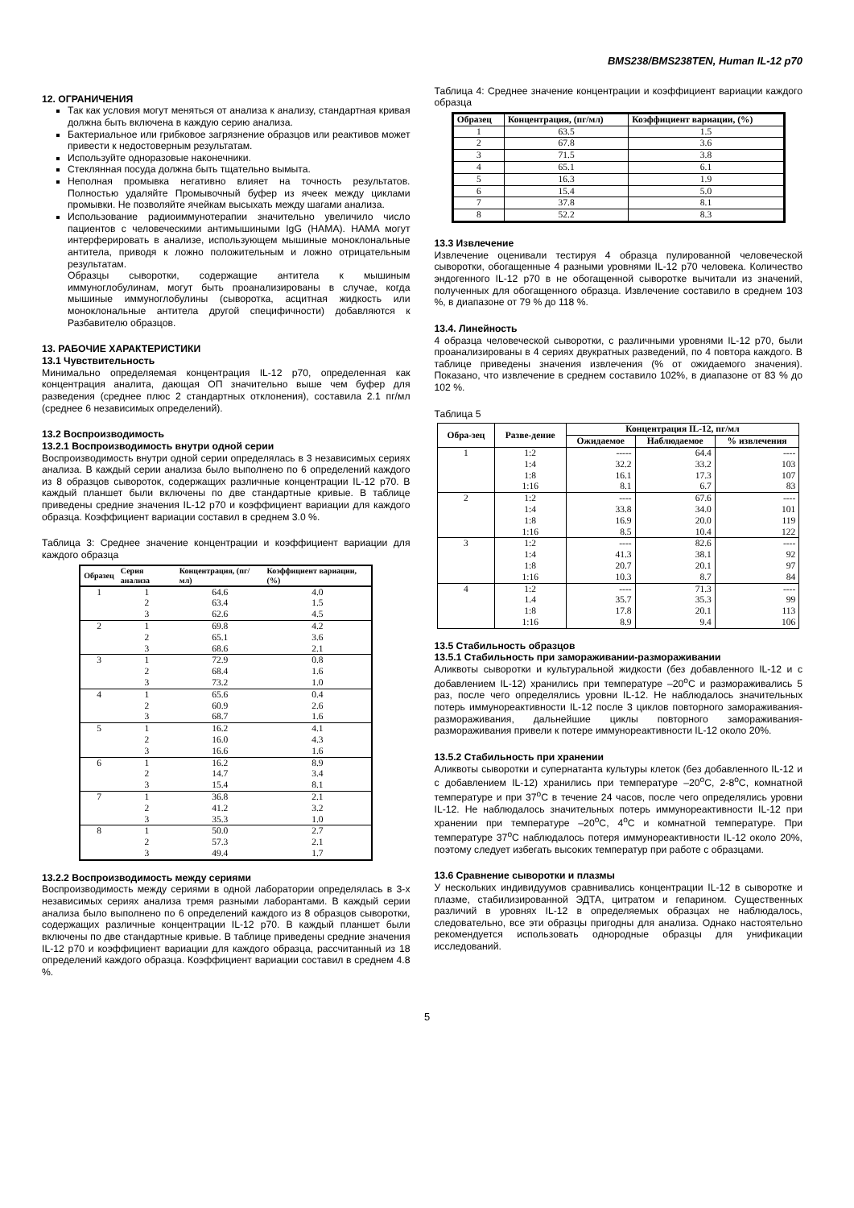BMS238/BMS238TEN, Human IL-12 p70
12. ОГРАНИЧЕНИЯ
Так как условия могут меняться от анализа к анализу, стандартная кривая должна быть включена в каждую серию анализа.
Бактериальное или грибковое загрязнение образцов или реактивов может привести к недостоверным результатам.
Используйте одноразовые наконечники.
Стеклянная посуда должна быть тщательно вымыта.
Неполная промывка негативно влияет на точность результатов. Полностью удаляйте Промывочный буфер из ячеек между циклами промывки. Не позволяйте ячейкам высыхать между шагами анализа.
Использование радиоиммунотерапии значительно увеличило число пациентов с человеческими антимышиными IgG (HAMA). HAMA могут интерферировать в анализе, использующем мышиные моноклональные антитела, приводя к ложно положительным и ложно отрицательным результатам.
Образцы сыворотки, содержащие антитела к мышиным иммуноглобулинам, могут быть проанализированы в случае, когда мышиные иммуноглобулины (сыворотка, асцитная жидкость или моноклональные антитела другой специфичности) добавляются к Разбавителю образцов.
13. РАБОЧИЕ ХАРАКТЕРИСТИКИ
13.1 Чувствительность
Минимально определяемая концентрация IL-12 p70, определенная как концентрация аналита, дающая ОП значительно выше чем буфер для разведения (среднее плюс 2 стандартных отклонения), составила 2.1 пг/мл (среднее 6 независимых определений).
13.2 Воспроизводимость
13.2.1 Воспроизводимость внутри одной серии
Воспроизводимость внутри одной серии определялась в 3 независимых сериях анализа. В каждый серии анализа было выполнено по 6 определений каждого из 8 образцов сывороток, содержащих различные концентрации IL-12 p70. В каждый планшет были включены по две стандартные кривые. В таблице приведены средние значения IL-12 p70 и коэффициент вариации для каждого образца. Коэффициент вариации составил в среднем 3.0 %.
Таблица 3: Среднее значение концентрации и коэффициент вариации для каждого образца
| Образец | Серия анализа | Концентрация, (пг/мл) | Коэффициент вариации, (%) |
| --- | --- | --- | --- |
| 1 | 1 | 64.6 | 4.0 |
| | 2 | 63.4 | 1.5 |
| | 3 | 62.6 | 4.5 |
| 2 | 1 | 69.8 | 4.2 |
| | 2 | 65.1 | 3.6 |
| | 3 | 68.6 | 2.1 |
| 3 | 1 | 72.9 | 0.8 |
| | 2 | 68.4 | 1.6 |
| | 3 | 73.2 | 1.0 |
| 4 | 1 | 65.6 | 0.4 |
| | 2 | 60.9 | 2.6 |
| | 3 | 68.7 | 1.6 |
| 5 | 1 | 16.2 | 4.1 |
| | 2 | 16.0 | 4.3 |
| | 3 | 16.6 | 1.6 |
| 6 | 1 | 16.2 | 8.9 |
| | 2 | 14.7 | 3.4 |
| | 3 | 15.4 | 8.1 |
| 7 | 1 | 36.8 | 2.1 |
| | 2 | 41.2 | 3.2 |
| | 3 | 35.3 | 1.0 |
| 8 | 1 | 50.0 | 2.7 |
| | 2 | 57.3 | 2.1 |
| | 3 | 49.4 | 1.7 |
13.2.2 Воспроизводимость между сериями
Воспроизводимость между сериями в одной лаборатории определялась в 3-х независимых сериях анализа тремя разными лаборантами. В каждый серии анализа было выполнено по 6 определений каждого из 8 образцов сыворотки, содержащих различные концентрации IL-12 p70. В каждый планшет были включены по две стандартные кривые. В таблице приведены средние значения IL-12 p70 и коэффициент вариации для каждого образца, рассчитанный из 18 определений каждого образца. Коэффициент вариации составил в среднем 4.8 %.
Таблица 4: Среднее значение концентрации и коэффициент вариации каждого образца
| Образец | Концентрация, (пг/мл) | Коэффициент вариации, (%) |
| --- | --- | --- |
| 1 | 63.5 | 1.5 |
| 2 | 67.8 | 3.6 |
| 3 | 71.5 | 3.8 |
| 4 | 65.1 | 6.1 |
| 5 | 16.3 | 1.9 |
| 6 | 15.4 | 5.0 |
| 7 | 37.8 | 8.1 |
| 8 | 52.2 | 8.3 |
13.3 Извлечение
Извлечение оценивали тестируя 4 образца пулированной человеческой сыворотки, обогащенные 4 разными уровнями IL-12 p70 человека. Количество эндогенного IL-12 p70 в не обогащенной сыворотке вычитали из значений, полученных для обогащенного образца. Извлечение составило в среднем 103 %, в диапазоне от 79 % до 118 %.
13.4. Линейность
4 образца человеческой сыворотки, с различными уровнями IL-12 p70, были проанализированы в 4 сериях двукратных разведений, по 4 повтора каждого. В таблице приведены значения извлечения (% от ожидаемого значения). Показано, что извлечение в среднем составило 102%, в диапазоне от 83 % до 102 %.
Таблица 5
| Обра-зец | Разве-дение | Концентрация IL-12, пг/мл | | |
| --- | --- | --- | --- | --- |
| | | Ожидаемое | Наблюдаемое | % извлечения |
| 1 | 1:2 | ----- | 64.4 | ---- |
| | 1:4 | 32.2 | 33.2 | 103 |
| | 1:8 | 16.1 | 17.3 | 107 |
| | 1:16 | 8.1 | 6.7 | 83 |
| 2 | 1:2 | ---- | 67.6 | ---- |
| | 1:4 | 33.8 | 34.0 | 101 |
| | 1:8 | 16.9 | 20.0 | 119 |
| | 1:16 | 8.5 | 10.4 | 122 |
| 3 | 1:2 | ---- | 82.6 | ---- |
| | 1:4 | 41.3 | 38.1 | 92 |
| | 1:8 | 20.7 | 20.1 | 97 |
| | 1:16 | 10.3 | 8.7 | 84 |
| 4 | 1:2 | ---- | 71.3 | ---- |
| | 1.4 | 35.7 | 35.3 | 99 |
| | 1:8 | 17.8 | 20.1 | 113 |
| | 1:16 | 8.9 | 9.4 | 106 |
13.5 Стабильность образцов
13.5.1 Стабильность при замораживании-размораживании
Аликвоты сыворотки и культуральной жидкости (без добавленного IL-12 и с добавлением IL-12) хранились при температуре –20<sup>o</sup>C и размораживались 5 раз, после чего определялись уровни IL-12. Не наблюдалось значительных потерь иммунореактивности IL-12 после 3 циклов повторного замораживания-размораживания, дальнейшие циклы повторного замораживания-размораживания привели к потере иммунореактивности IL-12 около 20%.
13.5.2 Стабильность при хранении
Аликвоты сыворотки и супернатанта культуры клеток (без добавленного IL-12 и с добавлением IL-12) хранились при температуре –20<sup>o</sup>C, 2-8<sup>o</sup>C, комнатной температуре и при 37<sup>o</sup>C в течение 24 часов, после чего определялись уровни IL-12. Не наблюдалось значительных потерь иммунореактивности IL-12 при хранении при температуре –20<sup>o</sup>C, 4<sup>o</sup>C и комнатной температуре. При температуре 37<sup>o</sup>C наблюдалось потеря иммунореактивности IL-12 около 20%, поэтому следует избегать высоких температур при работе с образцами.
13.6 Сравнение сыворотки и плазмы
У нескольких индивидуумов сравнивались концентрации IL-12 в сыворотке и плазме, стабилизированной ЭДТА, цитратом и гепарином. Существенных различий в уровнях IL-12 в определяемых образцах не наблюдалось, следовательно, все эти образцы пригодны для анализа. Однако настоятельно рекомендуется использовать однородные образцы для унификации исследований.
5